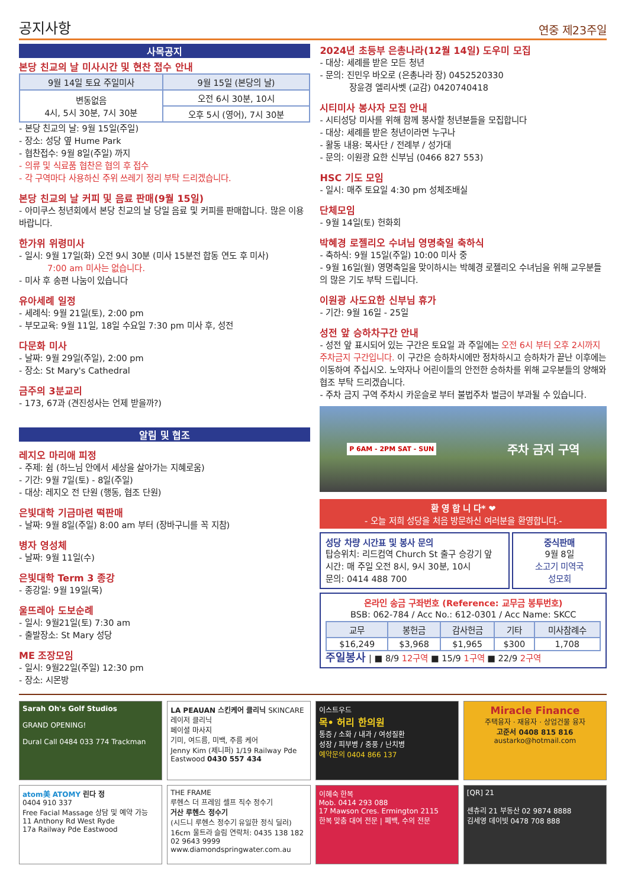공지사항
연중 제23주일
사목공지
본당 친교의 날 미사시간 및 현찬 접수 안내
| 9월 14일 토요 주일미사 | 9월 15일 (본당의 날) |
| --- | --- |
| 변동없음 4시, 5시 30분, 7시 30분 | 오전 6시 30분, 10시 |
| | 오후 5시 (영어), 7시 30분 |
- 본당 친교의 날: 9월 15일(주일)
- 장소: 성당 옆 Hume Park
- 협찬접수: 9월 8일(주일) 까지
- 의류 및 식료품 협찬은 협의 후 접수
- 각 구역마다 사용하신 주위 쓰레기 정리 부탁 드리겠습니다.
본당 친교의 날 커피 및 음료 판매(9월 15일)
- 아미쿠스 청년회에서 본당 친교의 날 당일 음료 및 커피를 판매합니다. 많은 이용 바랍니다.
한가위 위령미사
- 일시: 9월 17일(화) 오전 9시 30분 (미사 15분전 합동 연도 후 미사)
7:00 am 미사는 없습니다.
- 미사 후 송편 나눔이 있습니다
유아세례 일정
- 세례식: 9월 21일(토), 2:00 pm
- 부모교육: 9월 11일, 18일 수요일 7:30 pm 미사 후, 성전
다문화 미사
- 날짜: 9월 29일(주일), 2:00 pm
- 장소: St Mary's Cathedral
금주의 3분교리
- 173, 67과 (견진성사는 언제 받을까?)
알림 및 협조
레지오 마리애 피정
- 주제: 쉼 (하느님 안에서 세상을 살아가는 지혜로움)
- 기간: 9월 7일(토) - 8일(주일)
- 대상: 레지오 전 단원 (행동, 협조 단원)
은빛대학 기금마련 떡판매
- 날짜: 9월 8일(주일) 8:00 am 부터 (장바구니를 꼭 지참)
병자 영성체
- 날짜: 9월 11일(수)
은빛대학 Term 3 종강
- 종강일: 9월 19일(목)
울뜨레아 도보순례
- 일시: 9월21일(토) 7:30 am
- 출발장소: St Mary 성당
ME 조장모임
- 일시: 9월22일(주일) 12:30 pm
- 장소: 시몬방
2024년 초등부 은총나라(12월 14일) 도우미 모집
- 대상: 세례를 받은 모든 청년
- 문의: 진민우 바오로 (은총나라 장) 0452520330
장윤경 엘리사벳 (교감) 0420740418
시티미사 봉사자 모집 안내
- 시티성당 미사를 위해 함께 봉사할 청년분들을 모집합니다
- 대상: 세례를 받은 청년이라면 누구나
- 활동 내용: 복사단 / 전례부 / 성가대
- 문의: 이원광 요한 신부님 (0466 827 553)
HSC 기도 모임
- 일시: 매주 토요일 4:30 pm 성체조배실
단체모임
- 9월 14일(토) 헌화회
박혜경 로젤리오 수녀님 영명축일 축하식
- 축하식: 9월 15일(주일) 10:00 미사 중
- 9월 16일(월) 영명축일을 맞이하시는 박혜경 로젤리오 수녀님을 위해 교우분들의 많은 기도 부탁 드립니다.
이원광 사도요한 신부님 휴가
- 기간: 9월 16일 - 25일
성전 앞 승하차구간 안내
- 성전 앞 표시되어 있는 구간은 토요일 과 주일에는 오전 6시 부터 오후 2시까지 주차금지 구간입니다. 이 구간은 승하차시에만 정차하시고 승하차가 끝난 이후에는 이동하여 주십시오. 노약자나 어린이들의 안전한 승하차를 위해 교우분들의 양해와 협조 부탁 드리겠습니다.
- 주차 금지 구역 주차시 카운슬로 부터 불법주차 벌금이 부과될 수 있습니다.
P 6AM - 2PM SAT - SUN 주차 금지 구역
환 영 합 니 다* ❤
- 오늘 저희 성당을 처음 방문하신 여러분을 환영합니다.-
성당 차량 시간표 및 봉사 문의
탑승위치: 리드컴역 Church St 출구 승강기 앞
시간: 매 주일 오전 8시, 9시 30분, 10시
문의: 0414 488 700
중식판매
9월 8일
소고기 미역국
성모회
온라인 송금 구좌번호 (Reference: 교무금 봉투번호)
BSB: 062-784 / Acc No.: 612-0301 / Acc Name: SKCC
| 교무 | 봉헌금 | 감사헌금 | 기타 | 미사참례수 |
| --- | --- | --- | --- | --- |
| $16,249 | $3,968 | $1,965 | $300 | 1,708 |
주일봉사 | ■ 8/9 12구역 ■ 15/9 1구역 ■ 22/9 2구역
Sarah Oh's Golf Studios
GRAND OPENING!
Dural Call 0484 033 774 Trackman
LA PEAUAN 스킨케어 클리닉 SKINCARE
레이저 클리닉
페이셜 마사지
기미, 여드름, 미백, 주름 케어
Jenny Kim (제니퍼) 1/19 Railway Pde Eastwood 0430 557 434
이스트우드
목• 허리 한의원
통증 / 소화 / 내과 / 여성질환
성장 / 피부병 / 중풍 / 난치병
예약문의 0404 866 137
Miracle Finance
주택융자 · 재융자 · 상업건물 융자
고준서 0408 815 816
austarko@hotmail.com
atom美 ATOMY 린다 정
0404 910 337
Free Facial Massage 상담 및 예약 가능
11 Anthony Rd West Ryde
17a Railway Pde Eastwood
THE FRAME
루헨스 더 프레임 셀프 직수 정수기
거산 루헨스 정수기
(시드니 루헨스 정수기 유일한 정식 딜러)
16cm 울트라 슬림 연락처: 0435 138 182 02 9643 9999
www.diamondspringwater.com.au
이혜숙 한복
Mob. 0414 293 088
17 Mawson Cres. Ermington 2115
한복 맞춤 대여 전문 | 폐백, 수의 전문
[QR] 21
센츄리 21 부동산 02 9874 8888
김세영 데이빗 0478 708 888